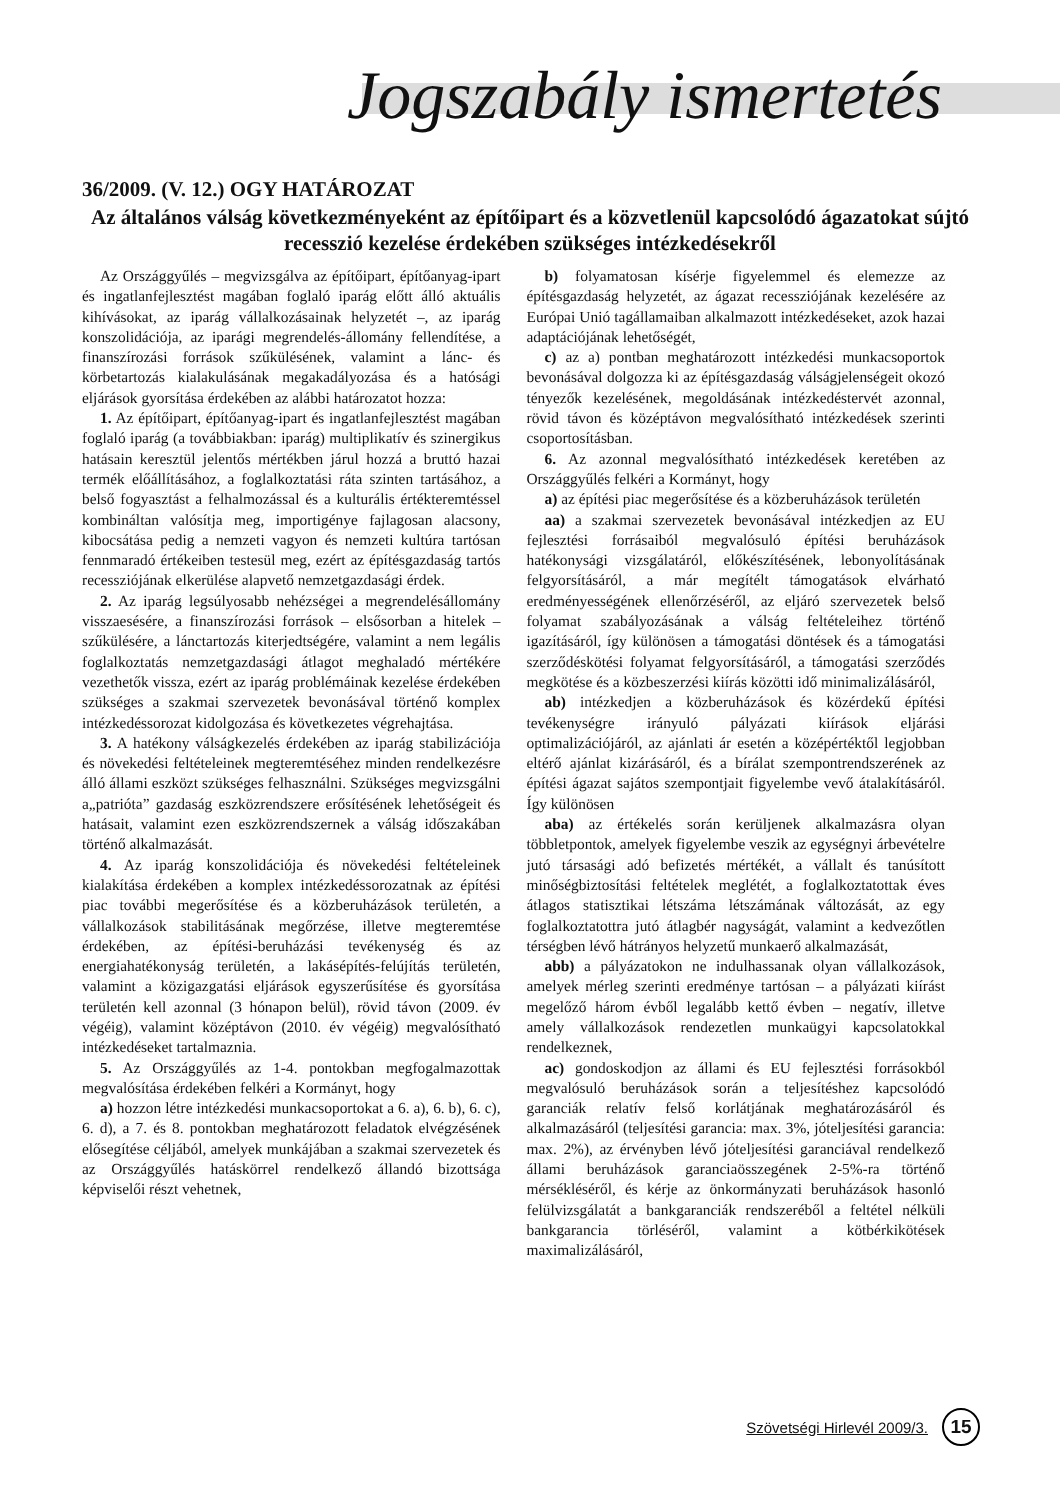Jogszabály ismertetés
36/2009. (V. 12.) OGY HATÁROZAT
Az általános válság következményeként az építőipart és a közvetlenül kapcsolódó ágazatokat sújtó recesszió kezelése érdekében szükséges intézkedésekről
Az Országgyűlés – megvizsgálva az építőipart, építőanyag-ipart és ingatlanfejlesztést magában foglaló iparág előtt álló aktuális kihívásokat, az iparág vállalkozásainak helyzetét –, az iparág konszolidációja, az iparági megrendelés-állomány fellendítése, a finanszírozási források szűkülésének, valamint a lánc- és körbetartozás kialakulásának megakadályozása és a hatósági eljárások gyorsítása érdekében az alábbi határozatot hozza:
1. Az építőipart, építőanyag-ipart és ingatlanfejlesztést magában foglaló iparág (a továbbiakban: iparág) multiplikatív és szinergikus hatásain keresztül jelentős mértékben járul hozzá a bruttó hazai termék előállításához, a foglalkoztatási ráta szinten tartásához, a belső fogyasztást a felhalmozással és a kulturális értékteremtéssel kombináltan valósítja meg, importigénye fajlagosan alacsony, kibocsátása pedig a nemzeti vagyon és nemzeti kultúra tartósan fennmaradó értékeiben testesül meg, ezért az építésgazdaság tartós recessziójának elkerülése alapvető nemzetgazdasági érdek.
2. Az iparág legsúlyosabb nehézségei a megrendelésállomány visszaesésére, a finanszírozási források – elsősorban a hitelek – szűkülésére, a lánctartozás kiterjedtségére, valamint a nem legális foglalkoztatás nemzetgazdasági átlagot meghaladó mértékére vezethetők vissza, ezért az iparág problémáinak kezelése érdekében szükséges a szakmai szervezetek bevonásával történő komplex intézkedéssorozat kidolgozása és következetes végrehajtása.
3. A hatékony válságkezelés érdekében az iparág stabilizációja és növekedési feltételeinek megteremtéséhez minden rendelkezésre álló állami eszközt szükséges felhasználni. Szükséges megvizsgálni a„patrióta” gazdaság eszközrendszere erősítésének lehetőségeit és hatásait, valamint ezen eszközrendszernek a válság időszakában történő alkalmazását.
4. Az iparág konszolidációja és növekedési feltételeinek kialakítása érdekében a komplex intézkedéssorozatnak az építési piac további megerősítése és a közberuházások területén, a vállalkozások stabilitásának megőrzése, illetve megteremtése érdekében, az építési-beruházási tevékenység és az energiahatékonyság területén, a lakásépítés-felújítás területén, valamint a közigazgatási eljárások egyszerűsítése és gyorsítása területén kell azonnal (3 hónapon belül), rövid távon (2009. év végéig), valamint középtávon (2010. év végéig) megvalósítható intézkedéseket tartalmaznia.
5. Az Országgyűlés az 1-4. pontokban megfogalmazottak megvalósítása érdekében felkéri a Kormányt, hogy
a) hozzon létre intézkedési munkacsoportokat a 6. a), 6. b), 6. c), 6. d), a 7. és 8. pontokban meghatározott feladatok elvégzésének elősegítése céljából, amelyek munkájában a szakmai szervezetek és az Országgyűlés hatáskörrel rendelkező állandó bizottsága képviselői részt vehetnek,
b) folyamatosan kísérje figyelemmel és elemezze az építésgazdaság helyzetét, az ágazat recessziójának kezelésére az Európai Unió tagállamaiban alkalmazott intézkedéseket, azok hazai adaptációjának lehetőségét,
c) az a) pontban meghatározott intézkedési munkacsoportok bevonásával dolgozza ki az építésgazdaság válságjelenségeit okozó tényezők kezelésének, megoldásának intézkedéstervét azonnal, rövid távon és középtávon megvalósítható intézkedések szerinti csoportosításban.
6. Az azonnal megvalósítható intézkedések keretében az Országgyűlés felkéri a Kormányt, hogy
a) az építési piac megerősítése és a közberuházások területén
aa) a szakmai szervezetek bevonásával intézkedjen az EU fejlesztési forrásaiból megvalósuló építési beruházások hatékonysági vizsgálatáról, előkészítésének, lebonyolításának felgyorsításáról, a már megítélt támogatások elvárható eredményességének ellenőrzéséről, az eljáró szervezetek belső folyamat szabályozásának a válság feltételeihez történő igazításáról, így különösen a támogatási döntések és a támogatási szerződéskötési folyamat felgyorsításáról, a támogatási szerződés megkötése és a közbeszerzési kiírás közötti idő minimalizálásáról,
ab) intézkedjen a közberuházások és közérdekű építési tevékenységre irányuló pályázati kiírások eljárási optimalizációjáról, az ajánlati ár esetén a középértéktől legjobban eltérő ajánlat kizárásáról, és a bírálat szempontrendszerének az építési ágazat sajátos szempontjait figyelembe vevő átalakításáról. Így különösen
aba) az értékelés során kerüljenek alkalmazásra olyan többletpontok, amelyek figyelembe veszik az egységnyi árbevételre jutó társasági adó befizetés mértékét, a vállalt és tanúsított minőségbiztosítási feltételek meglétét, a foglalkoztatottak éves átlagos statisztikai létszáma létszámának változását, az egy foglalkoztatottra jutó átlagbér nagyságát, valamint a kedvezőtlen térségben lévő hátrányos helyzetű munkaerő alkalmazását,
abb) a pályázatokon ne indulhassanak olyan vállalkozások, amelyek mérleg szerinti eredménye tartósan – a pályázati kiírást megelőző három évből legalább kettő évben – negatív, illetve amely vállalkozások rendezetlen munkaügyi kapcsolatokkal rendelkeznek,
ac) gondoskodjon az állami és EU fejlesztési forrásokból megvalósuló beruházások során a teljesítéshez kapcsolódó garanciák relatív felső korlátjának meghatározásáról és alkalmazásáról (teljesítési garancia: max. 3%, jóteljesítési garancia: max. 2%), az érvényben lévő jóteljesítési garanciával rendelkező állami beruházások garanciaösszegének 2-5%-ra történő mérsékléséről, és kérje az önkormányzati beruházások hasonló felülvizsgálatát a bankgaranciák rendszeréből a feltétel nélküli bankgarancia törléséről, valamint a kötbérkikötések maximalizálásáról,
Szövetségi Hirlevél 2009/3. 15